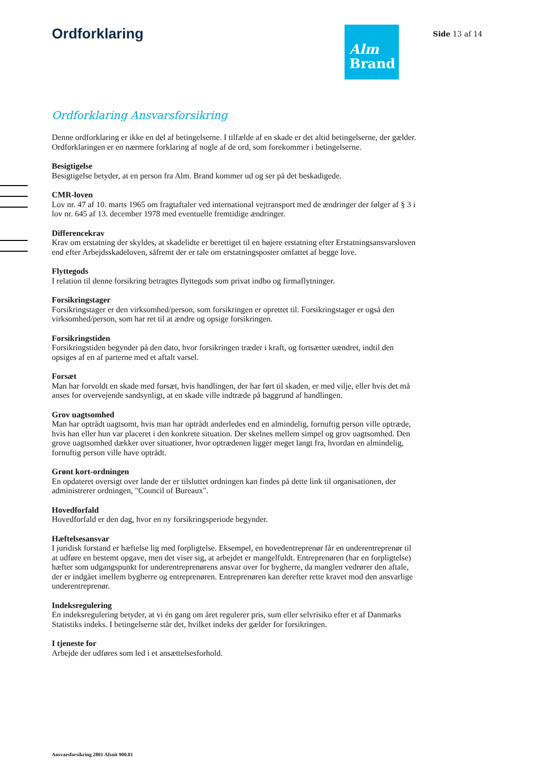Ordforklaring
Alm
Brand
Side 13 af 14
Ordforklaring Ansvarsforsikring
Denne ordforklaring er ikke en del af betingelserne. I tilfælde af en skade er det altid betingelserne, der gælder. Ordforklaringen er en nærmere forklaring af nogle af de ord, som forekommer i betingelserne.
Besigtigelse
Besigtigelse betyder, at en person fra Alm. Brand kommer ud og ser på det beskadigede.
CMR-loven
Lov nr. 47 af 10. marts 1965 om fragtaftaler ved international vejtransport med de ændringer der følger af § 3 i lov nr. 645 af 13. december 1978 med eventuelle fremtidige ændringer.
Differencekrav
Krav om erstatning der skyldes, at skadelidte er berettiget til en højere erstatning efter Erstatningsansvarsloven end efter Arbejdsskadeloven, såfremt der er tale om erstatningsposter omfattet af begge love.
Flyttegods
I relation til denne forsikring betragtes flyttegods som privat indbo og firmaflytninger.
Forsikringstager
Forsikringstager er den virksomhed/person, som forsikringen er oprettet til. Forsikringstager er også den virksomhed/person, som har ret til at ændre og opsige forsikringen.
Forsikringstiden
Forsikringstiden begynder på den dato, hvor forsikringen træder i kraft, og fortsætter uændret, indtil den opsiges af en af parterne med et aftalt varsel.
Forsæt
Man har forvoldt en skade med forsæt, hvis handlingen, der har ført til skaden, er med vilje, eller hvis det må anses for overvejende sandsynligt, at en skade ville indtræde på baggrund af handlingen.
Grov uagtsomhed
Man har optrådt uagtsomt, hvis man har optrådt anderledes end en almindelig, fornuftig person ville optræde, hvis han eller hun var placeret i den konkrete situation. Der skelnes mellem simpel og grov uagtsomhed. Den grove uagtsomhed dækker over situationer, hvor optrædenen ligger meget langt fra, hvordan en almindelig, fornuftig person ville have optrådt.
Grønt kort-ordningen
En opdateret oversigt over lande der er tilsluttet ordningen kan findes på dette link til organisationen, der administrerer ordningen, "Council of Bureaux".
Hovedforfald
Hovedforfald er den dag, hvor en ny forsikringsperiode begynder.
Hæftelsesansvar
I juridisk forstand er hæftelse lig med forpligtelse. Eksempel, en hovedentreprenør får en underentreprenør til at udføre en bestemt opgave, men det viser sig, at arbejdet er mangelfuldt. Entreprenøren (har en forpligtelse) hæfter som udgangspunkt for underentreprenørens ansvar over for bygherre, da manglen vedrører den aftale, der er indgået imellem bygherre og entreprenøren. Entreprenøren kan derefter rette kravet mod den ansvarlige underentreprenør.
Indeksregulering
En indeksregulering betyder, at vi én gang om året regulerer pris, sum eller selvrisiko efter et af Danmarks Statistiks indeks. I betingelserne står det, hvilket indeks der gælder for forsikringen.
I tjeneste for
Arbejde der udføres som led i et ansættelsesforhold.
Ansvarsforsikring 2801 Afsnit 900.01